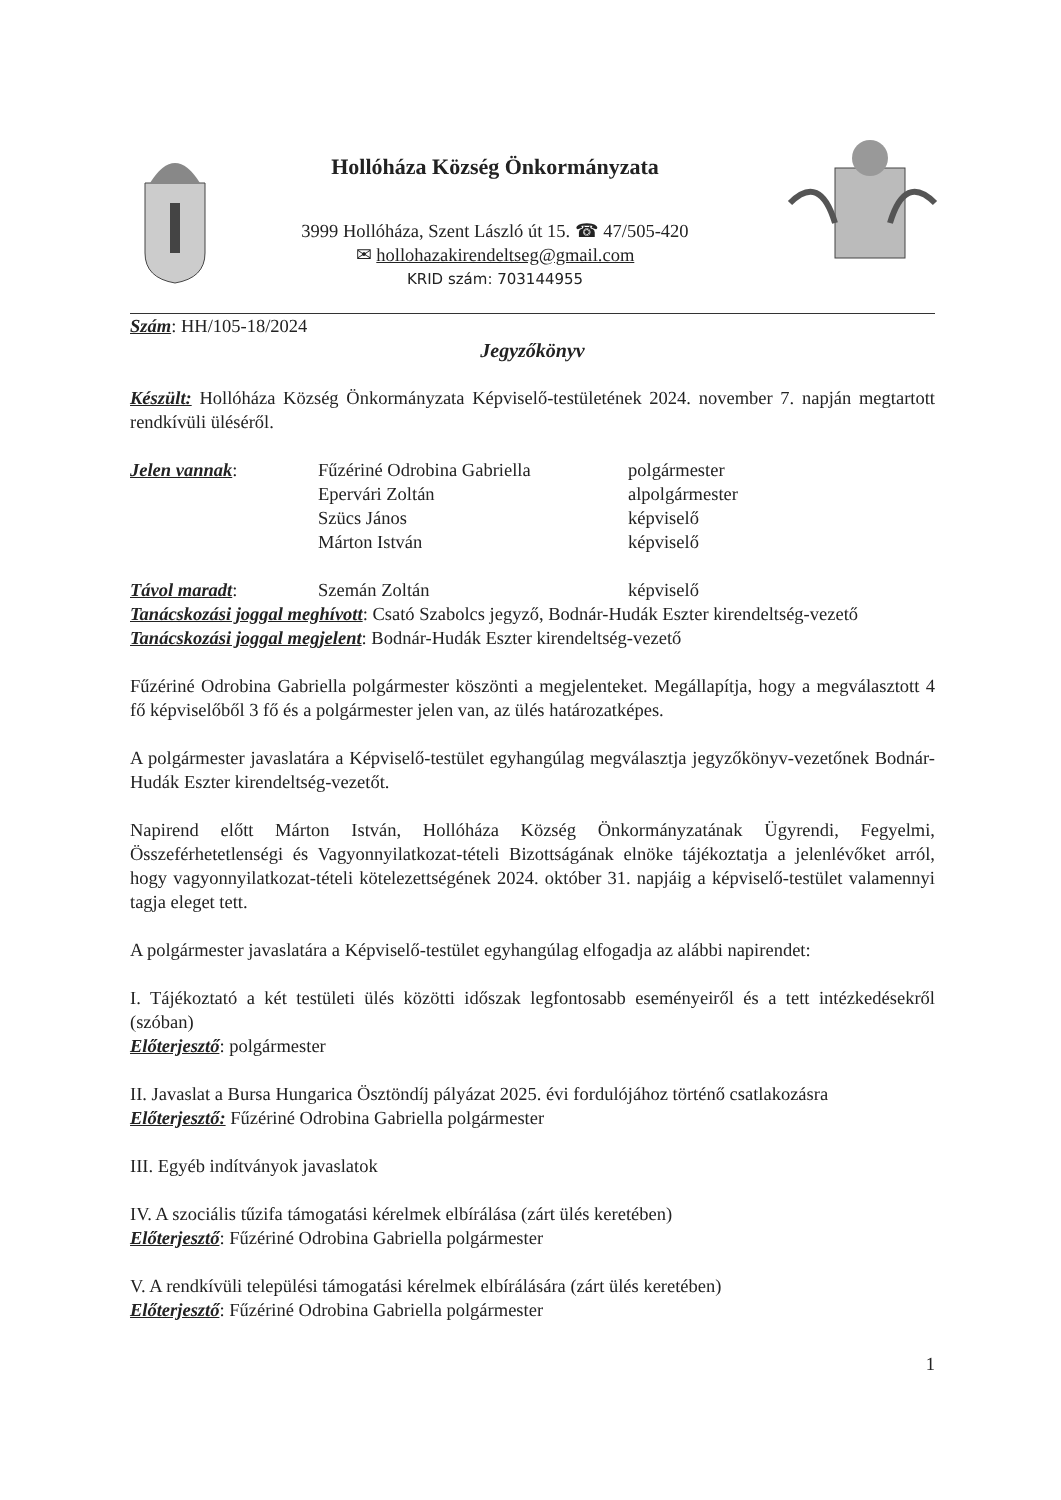Hollóháza Község Önkormányzata
3999 Hollóháza, Szent László út 15. ☎ 47/505-420
✉ hollohazakirendeltseg@gmail.com
KRID szám: 703144955
Szám: HH/105-18/2024
Jegyzőkönyv
Készült: Hollóháza Község Önkormányzata Képviselő-testületének 2024. november 7. napján megtartott rendkívüli üléséről.
| Jelen vannak : | Fűzériné Odrobina Gabriella | polgármester |
| | Epervári Zoltán | alpolgármester |
| | Szücs János | képviselő |
| | Márton István | képviselő |
| Távol maradt : | Szemán Zoltán | képviselő |
Tanácskozási joggal meghívott: Csató Szabolcs jegyző, Bodnár-Hudák Eszter kirendeltség-vezető
Tanácskozási joggal megjelent: Bodnár-Hudák Eszter kirendeltség-vezető
Fűzériné Odrobina Gabriella polgármester köszönti a megjelenteket. Megállapítja, hogy a megválasztott 4 fő képviselőből 3 fő és a polgármester jelen van, az ülés határozatképes.
A polgármester javaslatára a Képviselő-testület egyhangúlag megválasztja jegyzőkönyv-vezetőnek Bodnár-Hudák Eszter kirendeltség-vezetőt.
Napirend előtt Márton István, Hollóháza Község Önkormányzatának Ügyrendi, Fegyelmi, Összeférhetetlenségi és Vagyonnyilatkozat-tételi Bizottságának elnöke tájékoztatja a jelenlévőket arról, hogy vagyonnyilatkozat-tételi kötelezettségének 2024. október 31. napjáig a képviselő-testület valamennyi tagja eleget tett.
A polgármester javaslatára a Képviselő-testület egyhangúlag elfogadja az alábbi napirendet:
I. Tájékoztató a két testületi ülés közötti időszak legfontosabb eseményeiről és a tett intézkedésekről (szóban)
Előterjesztő: polgármester
II. Javaslat a Bursa Hungarica Ösztöndíj pályázat 2025. évi fordulójához történő csatlakozásra
Előterjesztő: Fűzériné Odrobina Gabriella polgármester
III. Egyéb indítványok javaslatok
IV. A szociális tűzifa támogatási kérelmek elbírálása (zárt ülés keretében)
Előterjesztő: Fűzériné Odrobina Gabriella polgármester
V. A rendkívüli települési támogatási kérelmek elbírálására (zárt ülés keretében)
Előterjesztő: Fűzériné Odrobina Gabriella polgármester
1